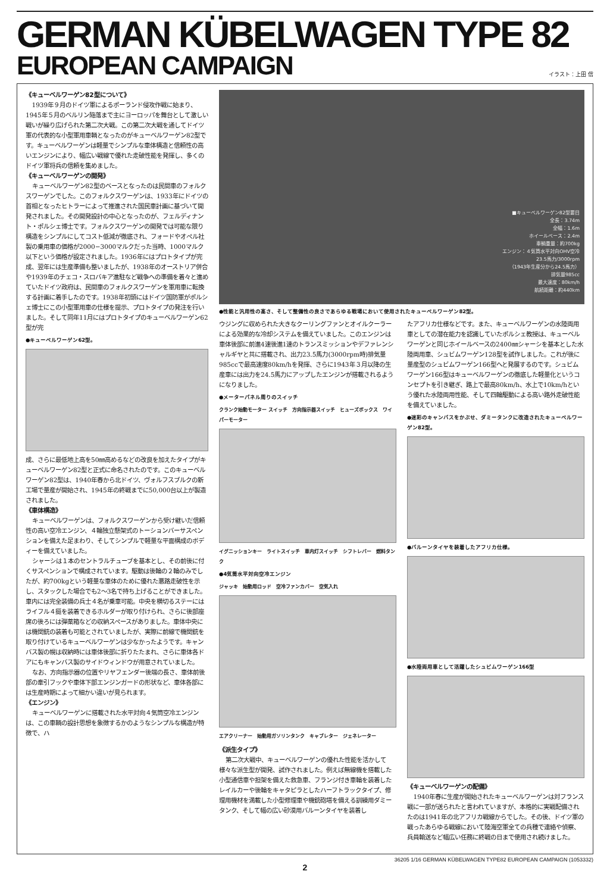GERMAN KÜBELWAGEN TYPE 82
EUROPEAN CAMPAIGN
イラスト：上田 信
《キューベルワーゲン82型について》
1939年９月のドイツ軍によるポーランド侵攻作戦に始まり、1945年５月のベルリン陥落まで主にヨーロッパを舞台として激しい戦いが繰り広げられた第二次大戦。この第二次大戦を通してドイツ軍の代表的な小型軍用車輌となったのがキューベルワーゲン82型です。キューベルワーゲンは軽量でシンプルな車体構造と信頼性の高いエンジンにより、幅広い戦線で優れた走破性能を発揮し、多くのドイツ軍将兵の信頼を集めました。
《キューベルワーゲンの開発》
キューベルワーゲン82型のベースとなったのは民間車のフォルクスワーゲンでした。このフォルクスワーゲンは、1933年にドイツの首相となったヒトラーによって推進された国民車計画に基づいて開発されました。その開発設計の中心となったのが、フェルディナント・ポルシェ博士です。フォルクスワーゲンの開発では可能な限り構造をシンプルにしてコスト低減が徹底され、フォードやオペル社製の乗用車の価格が2000−3000マルクだった当時、1000マルク以下という価格が設定されました。1936年にはプロトタイプが完成、翌年には生産準備も整いましたが、1938年のオーストリア併合や1939年のチェコ・スロバキア進駐など戦争への準備を着々と進めていたドイツ政府は、民間車のフォルクスワーゲンを軍用車に転換する計画に着手したのです。1938年初頭にはドイツ国防軍がポルシェ博士にこの小型軍用車の仕様を提示、プロトタイプの発注を行いました。そして同年11月にはプロトタイプのキューベルワーゲン62型が完
●キューベルワーゲン62型。
成、さらに最低地上高を50㎜高めるなどの改良を加えたタイプがキューベルワーゲン82型と正式に命名されたのです。このキューベルワーゲン82型は、1940年春から北ドイツ、ヴォルフスブルクの新工場で量産が開始され、1945年の終戦までに50,000台以上が製造されました。
《車体構造》
キューベルワーゲンは、フォルクスワーゲンから受け継いだ信頼性の高い空冷エンジン、４輪独立懸架式のトーションバーサスペンションを備えた足まわり、そしてシンプルで軽量な平面構成のボディーを備えていました。
シャーシは１本のセントラルチューブを基本とし、その前後に付くサスペンションで構成されています。駆動は後輪の２輪のみでしたが、約700kgという軽量な車体のために優れた悪路走破性を示し、スタックした場合でも2〜3名で持ち上げることができました。車内には完全装備の兵士４名が乗車可能。中央を横切るステーにはライフル４挺を装着できるホルダーが取り付けられ、さらに後部座席の後ろには弾薬箱などの収納スペースがありました。車体中央には機関銃の装着も可能とされていましたが、実際に前線で機関銃を取り付けているキューベルワーゲンは少なかったようです。キャンバス製の幌は収納時には車体後部に折りたたまれ、さらに車体各ドアにもキャンバス製のサイドウィンドウが用意されていました。
なお、方向指示器の位置やリヤフェンダー後端の長さ、車体前後部の牽引フックや車体下部エンジンガードの形状など、車体各部には生産時期によって細かい違いが見られます。
《エンジン》
キューベルワーゲンに搭載された水平対向４気筒空冷エンジンは、この車輌の設計思想を象徴するかのようなシンプルな構造が特徴で、ハ
■キューベルワーゲン82型要目
全長：3.74m
全幅：1.6m
ホイールベース：2.4m
車輌重量：約700kg
エンジン：４気筒水平対向OHV空冷
23.5馬力/3000rpm
（1943年生産分から24.5馬力）
排気量985cc
最大速度：80km/h
航続距離：約440km
●性能と汎用性の高さ、そして整備性の良さであらゆる戦場において使用されたキューベルワーゲン82型。
ウジングに収められた大きなクーリングファンとオイルクーラーによる効果的な冷却システムを備えていました。このエンジンは車体後部に前進4速後進1速のトランスミッションやデファレンシャルギヤと共に搭載され、出力23.5馬力(3000rpm時)排気量985ccで最高速度80km/hを発揮、さらに1943年３月以降の生産車には出力を24.5馬力にアップしたエンジンが搭載されるようになりました。
●メーターパネル周りのスイッチ
クランク始動モーター スイッチ　方向指示器スイッチ　ヒューズボックス　ワイパーモーター
イグニッションキー　ライトスイッチ　車内灯スイッチ　シフトレバー　燃料タンク
●4気筒水平対向空冷エンジン
ジャッキ　始動用ロッド　空冷ファンカバー　空気入れ
エアクリーナー　始動用ガソリンタンク　キャブレター　ジェネレーター
《派生タイプ》
第二次大戦中、キューベルワーゲンの優れた性能を活かして様々な派生型が開発、試作されました。例えば無線機を搭載した小型通信車や担架を備えた救急車、フランジ付き車輪を装着したレイルカーや後輪をキャタピラとしたハーフトラックタイプ、修理用機材を満載した小型修理車や機銃砲塔を備える訓練用ダミータンク、そして幅の広い砂漠用バルーンタイヤを装着し
たアフリカ仕様などです。また、キューベルワーゲンの水陸両用車としての潜在能力を認識していたポルシェ教授は、キューベルワーゲンと同じホイールベースの2400㎜シャーシを基本とした水陸両用車、シュビムワーゲン128型を試作しました。これが後に量産型のシュビムワーゲン166型へと発展するのです。シュビムワーゲン166型はキューベルワーゲンの徹底した軽量化というコンセプトを引き継ぎ、路上で最高80km/h、水上で10km/hという優れた水陸両用性能、そして四輪駆動による高い路外走破性能を備えていました。
●迷彩のキャンバスをかぶせ、ダミータンクに改造されたキューベルワーゲン82型。
●バルーンタイヤを装着したアフリカ仕様。
●水陸両用車として活躍したシュビムワーゲン166型
《キューベルワーゲンの配備》
1940年春に生産が開始されたキューベルワーゲンは対フランス戦に一部が送られたと言われていますが、本格的に実戦配備されたのは1941年の北アフリカ戦線からでした。その後、ドイツ軍の戦ったあらゆる戦線において陸海空軍全ての兵種で連絡や偵察、兵員輸送など幅広い任務に終戦の日まで使用され続けました。
36205 1/16 GERMAN KÜBELWAGEN TYPE82 EUROPEAN CAMPAIGN (1053332)
2